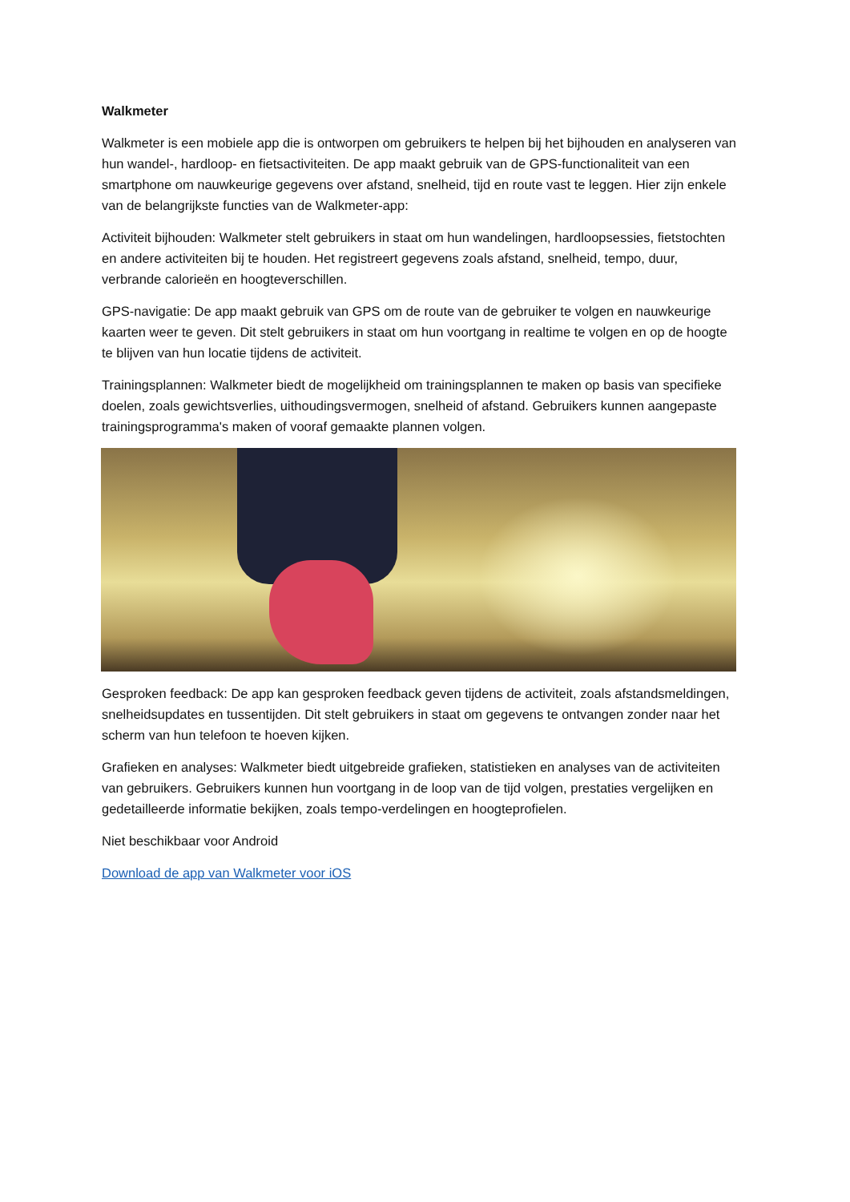Walkmeter
Walkmeter is een mobiele app die is ontworpen om gebruikers te helpen bij het bijhouden en analyseren van hun wandel-, hardloop- en fietsactiviteiten. De app maakt gebruik van de GPS-functionaliteit van een smartphone om nauwkeurige gegevens over afstand, snelheid, tijd en route vast te leggen. Hier zijn enkele van de belangrijkste functies van de Walkmeter-app:
Activiteit bijhouden: Walkmeter stelt gebruikers in staat om hun wandelingen, hardloopsessies, fietstochten en andere activiteiten bij te houden. Het registreert gegevens zoals afstand, snelheid, tempo, duur, verbrande calorieën en hoogteverschillen.
GPS-navigatie: De app maakt gebruik van GPS om de route van de gebruiker te volgen en nauwkeurige kaarten weer te geven. Dit stelt gebruikers in staat om hun voortgang in realtime te volgen en op de hoogte te blijven van hun locatie tijdens de activiteit.
Trainingsplannen: Walkmeter biedt de mogelijkheid om trainingsplannen te maken op basis van specifieke doelen, zoals gewichtsverlies, uithoudingsvermogen, snelheid of afstand. Gebruikers kunnen aangepaste trainingsprogramma's maken of vooraf gemaakte plannen volgen.
Gesproken feedback: De app kan gesproken feedback geven tijdens de activiteit, zoals afstandsmeldingen, snelheidsupdates en tussentijden. Dit stelt gebruikers in staat om gegevens te ontvangen zonder naar het scherm van hun telefoon te hoeven kijken.
Grafieken en analyses: Walkmeter biedt uitgebreide grafieken, statistieken en analyses van de activiteiten van gebruikers. Gebruikers kunnen hun voortgang in de loop van de tijd volgen, prestaties vergelijken en gedetailleerde informatie bekijken, zoals tempo-verdelingen en hoogteprofielen.
Niet beschikbaar voor Android
Download de app van Walkmeter voor iOS